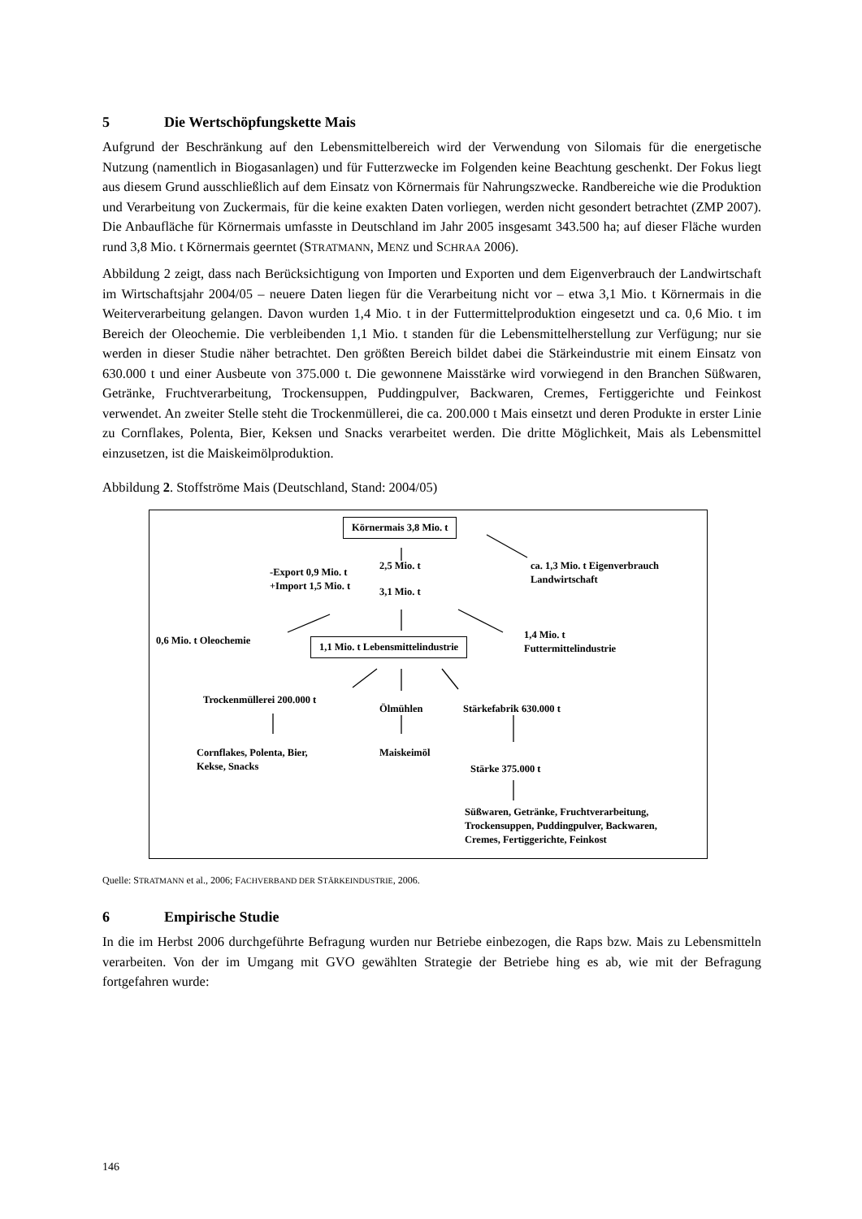5 Die Wertschöpfungskette Mais
Aufgrund der Beschränkung auf den Lebensmittelbereich wird der Verwendung von Silomais für die energetische Nutzung (namentlich in Biogasanlagen) und für Futterzwecke im Folgenden keine Beachtung geschenkt. Der Fokus liegt aus diesem Grund ausschließlich auf dem Einsatz von Körnermais für Nahrungszwecke. Randbereiche wie die Produktion und Verarbeitung von Zuckermais, für die keine exakten Daten vorliegen, werden nicht gesondert betrachtet (ZMP 2007). Die Anbaufläche für Körnermais umfasste in Deutschland im Jahr 2005 insgesamt 343.500 ha; auf dieser Fläche wurden rund 3,8 Mio. t Körnermais geerntet (STRATMANN, MENZ und SCHRAA 2006).
Abbildung 2 zeigt, dass nach Berücksichtigung von Importen und Exporten und dem Eigenverbrauch der Landwirtschaft im Wirtschaftsjahr 2004/05 – neuere Daten liegen für die Verarbeitung nicht vor – etwa 3,1 Mio. t Körnermais in die Weiterverarbeitung gelangen. Davon wurden 1,4 Mio. t in der Futtermittelproduktion eingesetzt und ca. 0,6 Mio. t im Bereich der Oleochemie. Die verbleibenden 1,1 Mio. t standen für die Lebensmittelherstellung zur Verfügung; nur sie werden in dieser Studie näher betrachtet. Den größten Bereich bildet dabei die Stärkeindustrie mit einem Einsatz von 630.000 t und einer Ausbeute von 375.000 t. Die gewonnene Maisstärke wird vorwiegend in den Branchen Süßwaren, Getränke, Fruchtverarbeitung, Trockensuppen, Puddingpulver, Backwaren, Cremes, Fertiggerichte und Feinkost verwendet. An zweiter Stelle steht die Trockenmüllerei, die ca. 200.000 t Mais einsetzt und deren Produkte in erster Linie zu Cornflakes, Polenta, Bier, Keksen und Snacks verarbeitet werden. Die dritte Möglichkeit, Mais als Lebensmittel einzusetzen, ist die Maiskeimölproduktion.
Abbildung 2. Stoffströme Mais (Deutschland, Stand: 2004/05)
Körnermais 3,8 Mio. t
2,5 Mio. t
ca. 1,3 Mio. t Eigenverbrauch
Landwirtschaft
-Export 0,9 Mio. t
+Import 1,5 Mio. t
3,1 Mio. t
0,6 Mio. t Oleochemie
1,1 Mio. t Lebensmittelindustrie
1,4 Mio. t
Futtermittelindustrie
Trockenmüllerei 200.000 t
Ölmühlen Stärkefabrik 630.000 t
Cornflakes, Polenta, Bier,
Kekse, Snacks
Maiskeimöl
Stärke 375.000 t
Süßwaren, Getränke, Fruchtverarbeitung,
Trockensuppen, Puddingpulver, Backwaren,
Cremes, Fertiggerichte, Feinkost
Quelle: STRATMANN et al., 2006; FACHVERBAND DER STÄRKEINDUSTRIE, 2006.
6 Empirische Studie
In die im Herbst 2006 durchgeführte Befragung wurden nur Betriebe einbezogen, die Raps bzw. Mais zu Lebensmitteln verarbeiten. Von der im Umgang mit GVO gewählten Strategie der Betriebe hing es ab, wie mit der Befragung fortgefahren wurde:
146